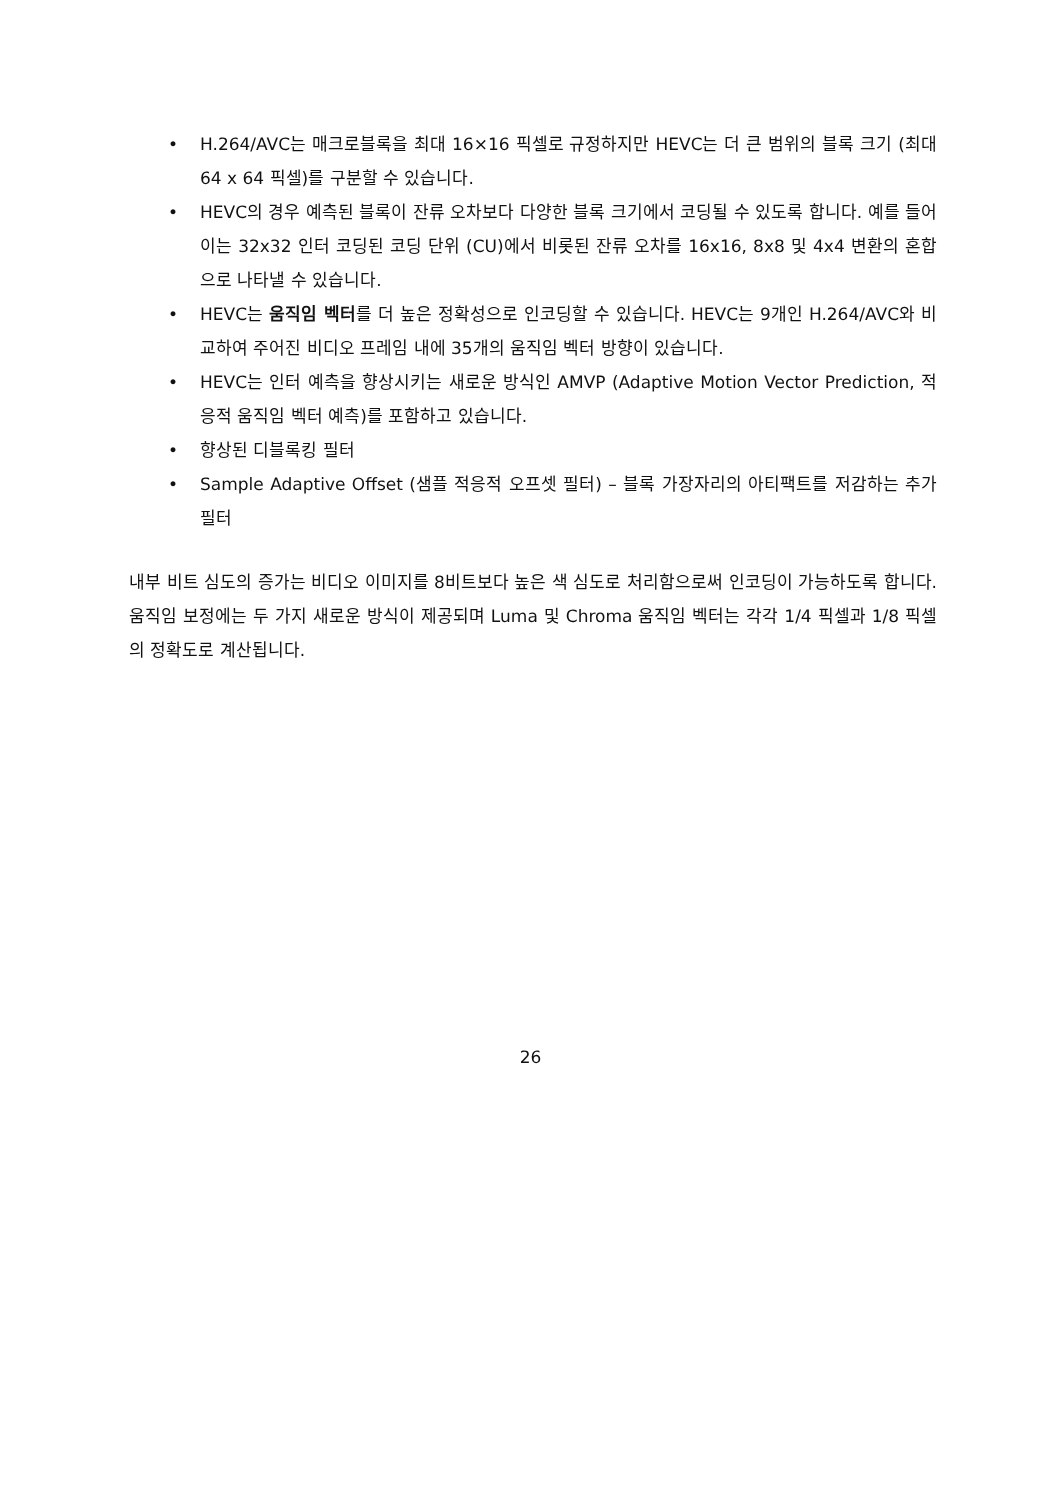• H.264/AVC는 매크로블록을 최대 16×16 픽셀로 규정하지만 HEVC는 더 큰 범위의 블록 크기 (최대 64 x 64 픽셀)를 구분할 수 있습니다.
• HEVC의 경우 예측된 블록이 잔류 오차보다 다양한 블록 크기에서 코딩될 수 있도록 합니다. 예를 들어 이는 32x32 인터 코딩된 코딩 단위 (CU)에서 비롯된 잔류 오차를 16x16, 8x8 및 4x4 변환의 혼합으로 나타낼 수 있습니다.
• HEVC는 움직임 벡터를 더 높은 정확성으로 인코딩할 수 있습니다. HEVC는 9개인 H.264/AVC와 비교하여 주어진 비디오 프레임 내에 35개의 움직임 벡터 방향이 있습니다.
• HEVC는 인터 예측을 향상시키는 새로운 방식인 AMVP (Adaptive Motion Vector Prediction, 적응적 움직임 벡터 예측)를 포함하고 있습니다.
• 향상된 디블록킹 필터
• Sample Adaptive Offset (샘플 적응적 오프셋 필터) – 블록 가장자리의 아티팩트를 저감하는 추가 필터
내부 비트 심도의 증가는 비디오 이미지를 8비트보다 높은 색 심도로 처리함으로써 인코딩이 가능하도록 합니다. 움직임 보정에는 두 가지 새로운 방식이 제공되며 Luma 및 Chroma 움직임 벡터는 각각 1/4 픽셀과 1/8 픽셀의 정확도로 계산됩니다.
26